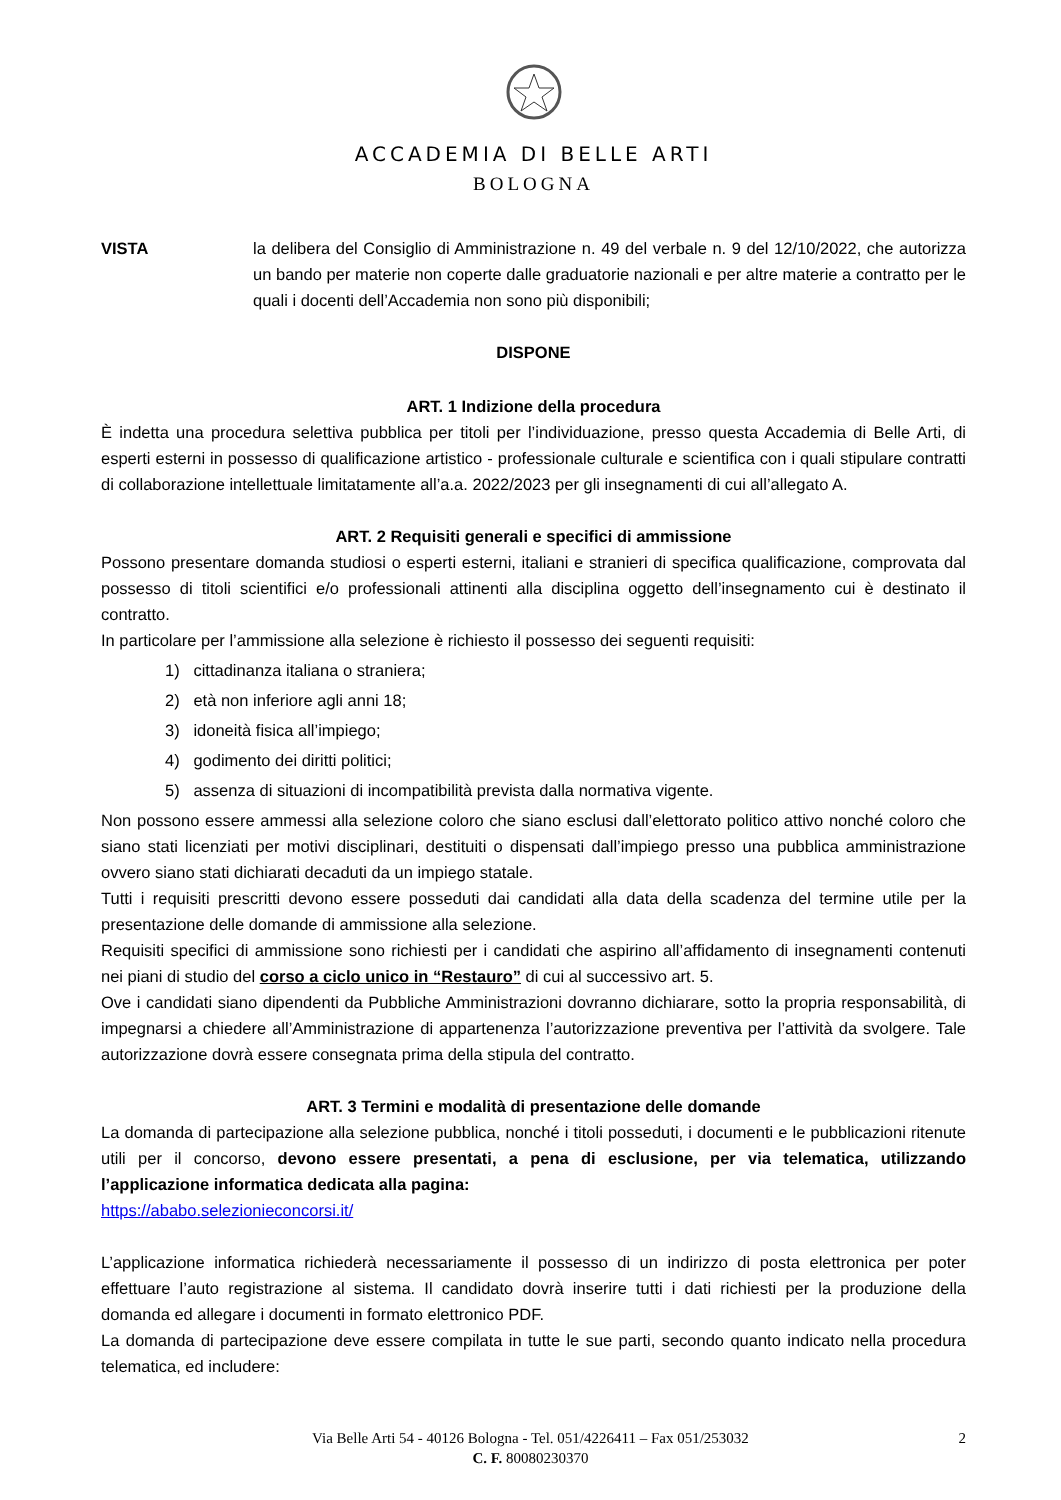ACCADEMIA DI BELLE ARTI
BOLOGNA
VISTA la delibera del Consiglio di Amministrazione n. 49 del verbale n. 9 del 12/10/2022, che autorizza un bando per materie non coperte dalle graduatorie nazionali e per altre materie a contratto per le quali i docenti dell’Accademia non sono più disponibili;
DISPONE
ART. 1 Indizione della procedura
È indetta una procedura selettiva pubblica per titoli per l’individuazione, presso questa Accademia di Belle Arti, di esperti esterni in possesso di qualificazione artistico - professionale culturale e scientifica con i quali stipulare contratti di collaborazione intellettuale limitatamente all’a.a. 2022/2023 per gli insegnamenti di cui all’allegato A.
ART. 2 Requisiti generali e specifici di ammissione
Possono presentare domanda studiosi o esperti esterni, italiani e stranieri di specifica qualificazione, comprovata dal possesso di titoli scientifici e/o professionali attinenti alla disciplina oggetto dell’insegnamento cui è destinato il contratto.
In particolare per l’ammissione alla selezione è richiesto il possesso dei seguenti requisiti:
1) cittadinanza italiana o straniera;
2) età non inferiore agli anni 18;
3) idoneità fisica all’impiego;
4) godimento dei diritti politici;
5) assenza di situazioni di incompatibilità prevista dalla normativa vigente.
Non possono essere ammessi alla selezione coloro che siano esclusi dall’elettorato politico attivo nonché coloro che siano stati licenziati per motivi disciplinari, destituiti o dispensati dall’impiego presso una pubblica amministrazione ovvero siano stati dichiarati decaduti da un impiego statale.
Tutti i requisiti prescritti devono essere posseduti dai candidati alla data della scadenza del termine utile per la presentazione delle domande di ammissione alla selezione.
Requisiti specifici di ammissione sono richiesti per i candidati che aspirino all’affidamento di insegnamenti contenuti nei piani di studio del corso a ciclo unico in “Restauro” di cui al successivo art. 5.
Ove i candidati siano dipendenti da Pubbliche Amministrazioni dovranno dichiarare, sotto la propria responsabilità, di impegnarsi a chiedere all’Amministrazione di appartenenza l’autorizzazione preventiva per l’attività da svolgere. Tale autorizzazione dovrà essere consegnata prima della stipula del contratto.
ART. 3 Termini e modalità di presentazione delle domande
La domanda di partecipazione alla selezione pubblica, nonché i titoli posseduti, i documenti e le pubblicazioni ritenute utili per il concorso, devono essere presentati, a pena di esclusione, per via telematica, utilizzando l’applicazione informatica dedicata alla pagina:
https://ababo.selezionieconcorsi.it/
L’applicazione informatica richiederà necessariamente il possesso di un indirizzo di posta elettronica per poter effettuare l’auto registrazione al sistema. Il candidato dovrà inserire tutti i dati richiesti per la produzione della domanda ed allegare i documenti in formato elettronico PDF.
La domanda di partecipazione deve essere compilata in tutte le sue parti, secondo quanto indicato nella procedura telematica, ed includere:
Via Belle Arti 54 - 40126 Bologna - Tel. 051/4226411 – Fax 051/253032 2
C. F. 80080230370